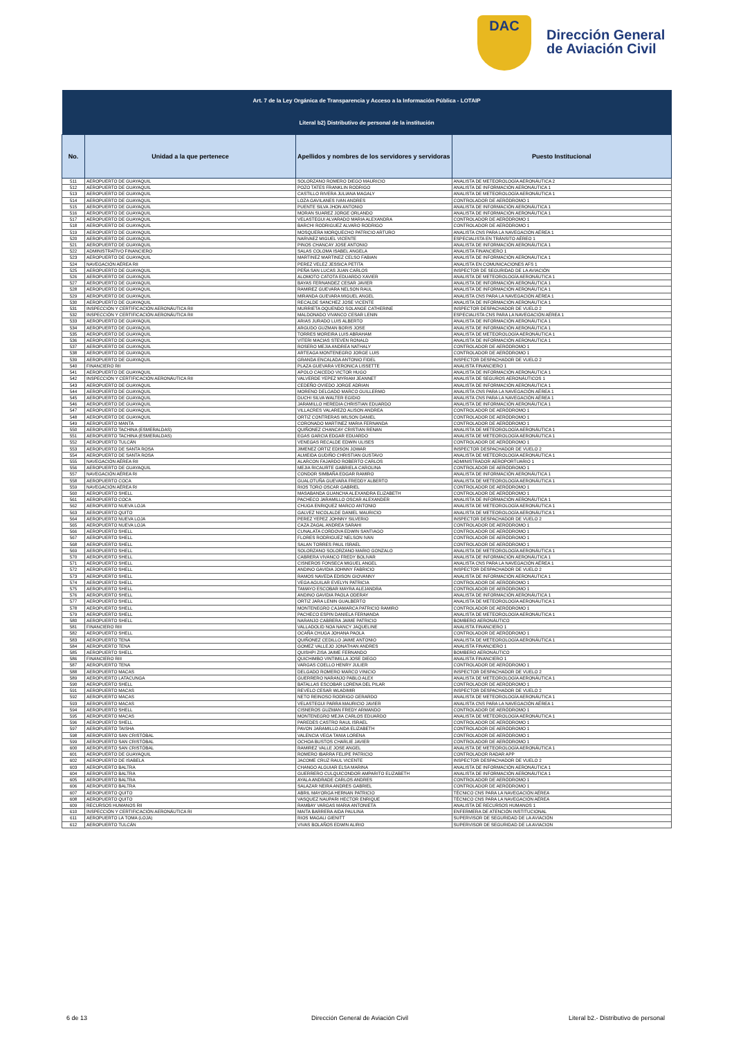DAC
Dirección General
de Aviación Civil
| Art. 7 de la Ley Orgánica de Transparencia y Acceso a la Información Pública - LOTAIP | | | |
| --- | --- | --- | --- |
| Literal b2) Distributivo de personal de la institución | | | |
| No. | Unidad a la que pertenece | Apellidos y nombres de los servidores y servidoras | Puesto Institucional |
| 511 | AEROPUERTO DE GUAYAQUIL | SOLORZANO ROMERO DIEGO MAURICIO | ANALISTA DE METEOROLOGÍA AERONÁUTICA 2 |
| 512 | AEROPUERTO DE GUAYAQUIL | POZO TATES FRANKLIN RODRIGO | ANALISTA DE INFORMACIÓN AERONÁUTICA 1 |
| 513 | AEROPUERTO DE GUAYAQUIL | CASTILLO RIVERA JULIANA MAGALY | ANALISTA DE METEOROLOGÍA AERONÁUTICA 1 |
| 514 | AEROPUERTO DE GUAYAQUIL | LOZA GAVILANES IVAN ANDRES | CONTROLADOR DE AERÓDROMO 1 |
| 515 | AEROPUERTO DE GUAYAQUIL | PUENTE SILVA JHON ANTONIO | ANALISTA DE INFORMACIÓN AERONÁUTICA 1 |
| 516 | AEROPUERTO DE GUAYAQUIL | MORAN SUAREZ JORGE ORLANDO | ANALISTA DE INFORMACIÓN AERONÁUTICA 1 |
| 517 | AEROPUERTO DE GUAYAQUIL | VELASTEGUI ALVARADO MARIA ALEXANDRA | CONTROLADOR DE AERÓDROMO 1 |
| 518 | AEROPUERTO DE GUAYAQUIL | BARCHI RODRIGUEZ ALVARO RODRIGO | CONTROLADOR DE AERÓDROMO 1 |
| 519 | AEROPUERTO DE GUAYAQUIL | MOSQUERA MORQUECHO PATRICIO ARTURO | ANALISTA CNS PARA LA NAVEGACIÓN AÉREA 1 |
| 520 | AEROPUERTO DE GUAYAQUIL | NARVAEZ MIGUEL VICENTE | ESPECIALISTA EN TRÁNSITO AÉREO 1 |
| 521 | AEROPUERTO DE GUAYAQUIL | PINOS CHANCAY JOSE ANTONIO | ANALISTA DE INFORMACIÓN AERONÁUTICA 1 |
| 522 | ADMINISTRATIVO FINANCIERO | SALAS COLOMA ISABEL ANGELA | ANALISTA FINANCIERO 1 |
| 523 | AEROPUERTO DE GUAYAQUIL | MARTINEZ MARTINEZ CELSO FABIAN | ANALISTA DE INFORMACIÓN AERONÁUTICA 1 |
| 524 | NAVEGACIÓN AÉREA RII | PEREZ VELEZ JESSICA PETITA | ANALISTA EN COMUNICACIONES AFS 1 |
| 525 | AEROPUERTO DE GUAYAQUIL | PEÑA SAN LUCAS JUAN CARLOS | INSPECTOR DE SEGURIDAD DE LA AVIACIÓN |
| 526 | AEROPUERTO DE GUAYAQUIL | ALOMOTO CATOTA EDUARDO XAVIER | ANALISTA DE METEOROLOGÍA AERONÁUTICA 1 |
| 527 | AEROPUERTO DE GUAYAQUIL | BAYAS FERNANDEZ CESAR JAVIER | ANALISTA DE INFORMACIÓN AERONÁUTICA 1 |
| 528 | AEROPUERTO DE GUAYAQUIL | RAMIREZ GUEVARA NELSON RAUL | ANALISTA DE INFORMACIÓN AERONÁUTICA 1 |
| 529 | AEROPUERTO DE GUAYAQUIL | MIRANDA GUEVARA MIGUEL ANGEL | ANALISTA CNS PARA LA NAVEGACIÓN AÉREA 1 |
| 530 | AEROPUERTO DE GUAYAQUIL | RECALDE SANCHEZ JOSE VICENTE | ANALISTA DE INFORMACIÓN AERONÁUTICA 1 |
| 531 | INSPECCIÓN Y CERTIFICACIÓN AERONÁUTICA RII | MURRIETA OQUENDO SOLANGE CATHERINE | INSPECTOR DESPACHADOR DE VUELO 2 |
| 532 | INSPECCIÓN Y CERTIFICACIÓN AERONÁUTICA RII | MALDONADO VIVANCO CESAR LENIN | ESPECIALISTA CNS PARA LA NAVEGACIÓN AÉREA 1 |
| 533 | AEROPUERTO DE GUAYAQUIL | ARIAS JURADO LUIS ALBERTO | ANALISTA DE INFORMACIÓN AERONÁUTICA 1 |
| 534 | AEROPUERTO DE GUAYAQUIL | ARGUDO GUZMAN BORIS JOSE | ANALISTA DE INFORMACIÓN AERONÁUTICA 1 |
| 535 | AEROPUERTO DE GUAYAQUIL | TORRES MOREIRA LUIS ABRAHAM | ANALISTA DE METEOROLOGÍA AERONÁUTICA 1 |
| 536 | AEROPUERTO DE GUAYAQUIL | VITERI MACIAS STEVEN RONALD | ANALISTA DE INFORMACIÓN AERONÁUTICA 1 |
| 537 | AEROPUERTO DE GUAYAQUIL | ROSERO MEJIA ANDREA NATHALY | CONTROLADOR DE AERÓDROMO 1 |
| 538 | AEROPUERTO DE GUAYAQUIL | ARTEAGA MONTENEGRO JORGE LUIS | CONTROLADOR DE AERÓDROMO 1 |
| 539 | AEROPUERTO DE GUAYAQUIL | GRANDA ENCALADA ANTONIO FIDEL | INSPECTOR DESPACHADOR DE VUELO 2 |
| 540 | FINANCIERO RII | PLAZA GUEVARA VERONICA LISSETTE | ANALISTA FINANCIERO 1 |
| 541 | AEROPUERTO DE GUAYAQUIL | APOLO CAICEDO VICTOR HUGO | ANALISTA DE INFORMACIÓN AERONÁUTICA 1 |
| 542 | INSPECCIÓN Y CERTIFICACIÓN AERONÁUTICA RII | VALVERDE YEPEZ MYRIAM JEANNET | ANALISTA DE SEGUROS AERONÁUTICOS 1 |
| 543 | AEROPUERTO DE GUAYAQUIL | CEDEÑO OVIEDO JORGE ADRIAN | ANALISTA DE INFORMACIÓN AERONÁUTICA 1 |
| 544 | AEROPUERTO DE GUAYAQUIL | MORENO DELGADO MARCO GUILLERMO | ANALISTA CNS PARA LA NAVEGACIÓN AÉREA 1 |
| 545 | AEROPUERTO DE GUAYAQUIL | DUCHI SILVA WALTER EGIDIO | ANALISTA CNS PARA LA NAVEGACIÓN AÉREA 1 |
| 546 | AEROPUERTO DE GUAYAQUIL | JARAMILLO HEREDIA CHRISTIAN EDUARDO | ANALISTA DE INFORMACIÓN AERONÁUTICA 1 |
| 547 | AEROPUERTO DE GUAYAQUIL | VILLACRES VALAREZO ALISON ANDREA | CONTROLADOR DE AERÓDROMO 1 |
| 548 | AEROPUERTO DE GUAYAQUIL | ORTIZ CONTRERAS WILSON DANIEL | CONTROLADOR DE AERÓDROMO 1 |
| 549 | AEROPUERTO MANTA | CORONADO MARTINEZ MARIA FERNANDA | CONTROLADOR DE AERÓDROMO 1 |
| 550 | AEROPUERTO TACHINA (ESMERALDAS) | QUIÑONEZ CHANCAY CRISTIAN RENAN | ANALISTA DE METEOROLOGÍA AERONÁUTICA 1 |
| 551 | AEROPUERTO TACHINA (ESMERALDAS) | EGAS GARCIA EDGAR EDUARDO | ANALISTA DE METEOROLOGÍA AERONÁUTICA 1 |
| 552 | AEROPUERTO TULCÁN | VENEGAS RECALDE EDWIN ULISES | CONTROLADOR DE AERÓDROMO 1 |
| 553 | AEROPUERTO DE SANTA ROSA | JIMENEZ ORTIZ EDISON JOWAR | INSPECTOR DESPACHADOR DE VUELO 2 |
| 554 | AEROPUERTO DE SANTA ROSA | ALMEIDA GUDIÑO CHRISTIAN GUSTAVO | ANALISTA DE METEOROLOGÍA AERONÁUTICA 1 |
| 555 | NAVEGACIÓN AÉREA RII | ALARCON FAJARDO ROBERTO CARLOS | ADMINISTRADOR AEROPORTUARIO 1 |
| 556 | AEROPUERTO DE GUAYAQUIL | MEJIA RICAURTE GABRIELA CAROLINA | CONTROLADOR DE AERÓDROMO 1 |
| 557 | NAVEGACIÓN AÉREA RI | CONDOR SIMBAÑA EDGAR RAMIRO | ANALISTA DE INFORMACIÓN AERONÁUTICA 1 |
| 558 | AEROPUERTO COCA | GUALOTUÑA GUEVARA FREDDY ALBERTO | ANALISTA DE METEOROLOGÍA AERONÁUTICA 1 |
| 559 | NAVEGACIÓN AÉREA RI | RIOS TORO OSCAR GABRIEL | CONTROLADOR DE AERÓDROMO 1 |
| 560 | AEROPUERTO SHELL | MASABANDA GUANCHA ALEXANDRA ELIZABETH | CONTROLADOR DE AERÓDROMO 1 |
| 561 | AEROPUERTO COCA | PACHECO JARAMILLO OSCAR ALEXANDER | ANALISTA DE INFORMACIÓN AERONÁUTICA 1 |
| 562 | AEROPUERTO NUEVA LOJA | CHUGA ENRIQUEZ MARCO ANTONIO | ANALISTA DE METEOROLOGÍA AERONÁUTICA 1 |
| 563 | AEROPUERTO QUITO | GALVEZ NICOLALDE DANIEL MAURICIO | ANALISTA DE METEOROLOGÍA AERONÁUTICA 1 |
| 564 | AEROPUERTO NUEVA LOJA | PEREZ YEPEZ JOHNNY SILVERIO | INSPECTOR DESPACHADOR DE VUELO 2 |
| 565 | AEROPUERTO NUEVA LOJA | CAZA ZAGAL ANDREA SARAHI | CONTROLADOR DE AERÓDROMO 1 |
| 566 | AEROPUERTO SHELL | CUNALATA CORDOVA EDWIN SANTIAGO | CONTROLADOR DE AERÓDROMO 1 |
| 567 | AEROPUERTO SHELL | FLORES RODRIGUEZ NELSON IVAN | CONTROLADOR DE AERÓDROMO 1 |
| 568 | AEROPUERTO SHELL | SALAN TORRES PAUL ISRAEL | CONTROLADOR DE AERÓDROMO 1 |
| 569 | AEROPUERTO SHELL | SOLORZANO SOLORZANO MARIO GONZALO | ANALISTA DE METEOROLOGÍA AERONÁUTICA 1 |
| 570 | AEROPUERTO SHELL | CABRERA VIVANCO FREDY BOLIVAR | ANALISTA DE INFORMACIÓN AERONÁUTICA 1 |
| 571 | AEROPUERTO SHELL | CISNEROS FONSECA MIGUEL ANGEL | ANALISTA CNS PARA LA NAVEGACIÓN AÉREA 1 |
| 572 | AEROPUERTO SHELL | ANDINO GAVIDIA JOHNNY FABRICIO | INSPECTOR DESPACHADOR DE VUELO 2 |
| 573 | AEROPUERTO SHELL | RAMOS NAVEDA EDISON GIOVANNY | ANALISTA DE INFORMACIÓN AERONÁUTICA 1 |
| 574 | AEROPUERTO SHELL | VEGA AGUILAR EVELYN PATRICIA | CONTROLADOR DE AERÓDROMO 1 |
| 575 | AEROPUERTO SHELL | TAMAYO ESCOBAR MAYRA ALEJANDRA | CONTROLADOR DE AERÓDROMO 1 |
| 576 | AEROPUERTO SHELL | ANDINO GAVIDIA PAOLA ODERAY | ANALISTA DE INFORMACIÓN AERONÁUTICA 1 |
| 577 | AEROPUERTO SHELL | ORTIZ JARA LENIN GUALBERTO | ANALISTA DE METEOROLOGÍA AERONÁUTICA 1 |
| 578 | AEROPUERTO SHELL | MONTENEGRO CAJAMARCA PATRICIO RAMIRO | CONTROLADOR DE AERÓDROMO 1 |
| 579 | AEROPUERTO SHELL | PACHECO ESPIN DANIELA FERNANDA | ANALISTA DE METEOROLOGÍA AERONÁUTICA 1 |
| 580 | AEROPUERTO SHELL | NARANJO CABRERA JAIME PATRICIO | BOMBERO AERONÁUTICO |
| 581 | FINANCIERO RIII | VALLADOLID NOA NANCY JAQUELINE | ANALISTA FINANCIERO 1 |
| 582 | AEROPUERTO SHELL | OCAÑA CHUGA JOHANA PAOLA | CONTROLADOR DE AERÓDROMO 1 |
| 583 | AEROPUERTO TENA | QUIÑONEZ CEDILLO JAIME ANTONIO | ANALISTA DE METEOROLOGÍA AERONÁUTICA 1 |
| 584 | AEROPUERTO TENA | GOMEZ VALLEJO JONATHAN ANDRES | ANALISTA FINANCIERO 1 |
| 585 | AEROPUERTO SHELL | QUISHPI ZISA JAIME FERNANDO | BOMBERO AERONÁUTICO |
| 586 | FINANCIERO RIII | QUICHIMBO VINTIMILLA JOSE DIEGO | ANALISTA FINANCIERO 1 |
| 587 | AEROPUERTO TENA | VARGAS COELLO HENRY JULIER | CONTROLADOR DE AERÓDROMO 1 |
| 588 | AEROPUERTO MACAS | DELGADO ROMERO MARCO VINICIO | INSPECTOR DESPACHADOR DE VUELO 2 |
| 589 | AEROPUERTO LATACUNGA | GUERRERO NARANJO PABLO ALEX | ANALISTA DE METEOROLOGÍA AERONÁUTICA 1 |
| 590 | AEROPUERTO SHELL | BATALLAS ESCOBAR LORENA DEL PILAR | CONTROLADOR DE AERÓDROMO 1 |
| 591 | AEROPUERTO MACAS | REVELO CESAR WLADIMIR | INSPECTOR DESPACHADOR DE VUELO 2 |
| 592 | AEROPUERTO MACAS | NETO REINOSO RODRIGO GERARDO | ANALISTA DE METEOROLOGÍA AERONÁUTICA 1 |
| 593 | AEROPUERTO MACAS | VELASTEGUI PARRA MAURICIO JAVIER | ANALISTA CNS PARA LA NAVEGACIÓN AÉREA 1 |
| 594 | AEROPUERTO SHELL | CISNEROS GUZMAN FREDY ARMANDO | CONTROLADOR DE AERÓDROMO 1 |
| 595 | AEROPUERTO MACAS | MONTENEGRO MEJIA CARLOS EDUARDO | ANALISTA DE METEOROLOGÍA AERONÁUTICA 1 |
| 596 | AEROPUERTO SHELL | PAREDES CASTRO RAUL ISRAEL | CONTROLADOR DE AERÓDROMO 1 |
| 597 | AEROPUERTO TAISHA | PAVON JARAMILLO AIDA ELIZABETH | CONTROLADOR DE AERÓDROMO 1 |
| 598 | AEROPUERTO SAN CRISTÓBAL | VALENCIA VEGA TANIA LORENA | CONTROLADOR DE AERÓDROMO 1 |
| 599 | AEROPUERTO SAN CRISTÓBAL | OCHOA BUSTOS CHARLIE JAVIER | CONTROLADOR DE AERÓDROMO 1 |
| 600 | AEROPUERTO SAN CRISTÓBAL | RAMIREZ VALLE JOSE ANGEL | ANALISTA DE METEOROLOGÍA AERONÁUTICA 1 |
| 601 | AEROPUERTO DE GUAYAQUIL | ROMERO IBARRA FELIPE PATRICIO | CONTROLADOR RADAR APP |
| 602 | AEROPUERTO DE ISABELA | JACOME CRUZ RAUL VICENTE | INSPECTOR DESPACHADOR DE VUELO 2 |
| 603 | AEROPUERTO BALTRA | CHANGO ALGUIAR ELSA MARINA | ANALISTA DE INFORMACIÓN AERONÁUTICA 1 |
| 604 | AEROPUERTO BALTRA | GUERRERO CULQUICONDOR AMPARITO ELIZABETH | ANALISTA DE INFORMACIÓN AERONÁUTICA 1 |
| 605 | AEROPUERTO BALTRA | AYALA ANDRADE CARLOS ANDRES | CONTROLADOR DE AERÓDROMO 1 |
| 606 | AEROPUERTO BALTRA | SALAZAR NEIRA ANDRES GABRIEL | CONTROLADOR DE AERÓDROMO 1 |
| 607 | AEROPUERTO QUITO | ABRIL MAYORGA HERNAN PATRICIO | TÉCNICO CNS PARA LA NAVEGACIÓN AÉREA |
| 608 | AEROPUERTO QUITO | VASQUEZ NAUPARI HECTOR ENRIQUE | TÉCNICO CNS PARA LA NAVEGACIÓN AÉREA |
| 609 | RECURSOS HUMANOS RII | RAMBAY VARGAS MARIA ANTONIETA | ANALISTA DE RECURSOS HUMANOS 1 |
| 610 | INSPECCIÓN Y CERTIFICACIÓN AERONÁUTICA RI | MAITA BARRERA AIDA PAULINA | ENFERMERA DE ATENCIÓN INSTITUCIONAL |
| 611 | AEROPUERTO LA TOMA (LOJA) | RIOS MAGALI GIENITT | SUPERVISOR DE SEGURIDAD DE LA AVIACIÓN |
| 612 | AEROPUERTO TULCÁN | VIVAS BOLAÑOS EDWIN ALIRIO | SUPERVISOR DE SEGURIDAD DE LA AVIACION |
6 de 13
Dirección General de Aviación Civil
Literal b2.- Distributivo de personal